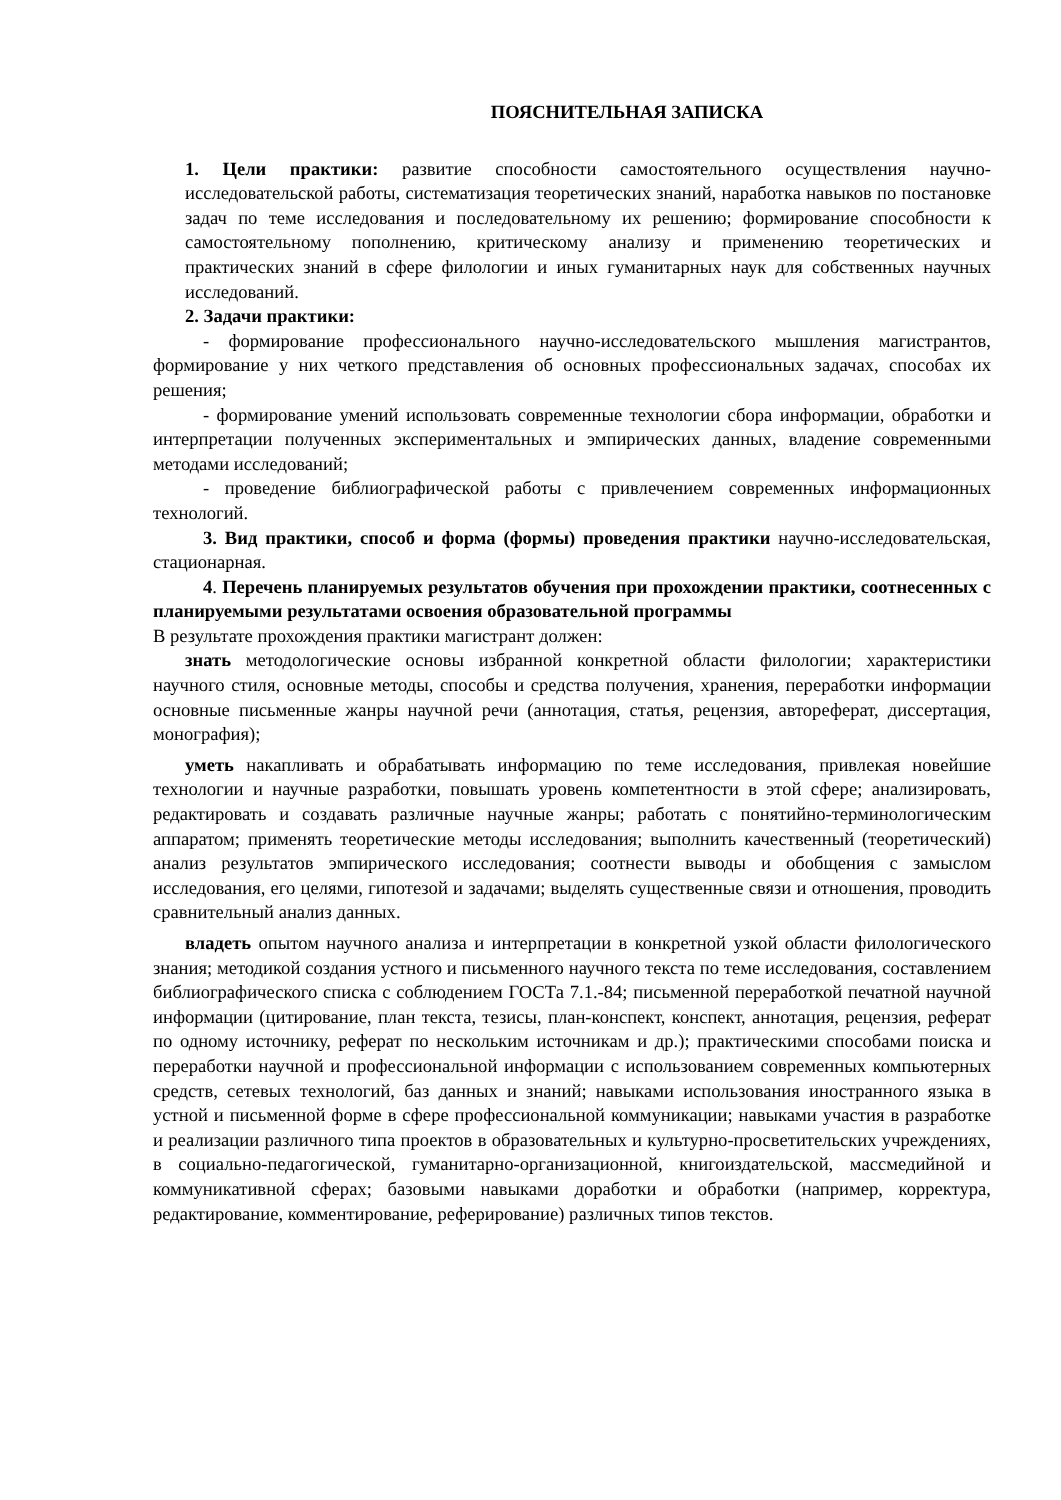ПОЯСНИТЕЛЬНАЯ ЗАПИСКА
1. Цели практики: развитие способности самостоятельного осуществления научно-исследовательской работы, систематизация теоретических знаний, наработка навыков по постановке задач по теме исследования и последовательному их решению; формирование способности к самостоятельному пополнению, критическому анализу и применению теоретических и практических знаний в сфере филологии и иных гуманитарных наук для собственных научных исследований.
2. Задачи практики:
- формирование профессионального научно-исследовательского мышления магистрантов, формирование у них четкого представления об основных профессиональных задачах, способах их решения;
- формирование умений использовать современные технологии сбора информации, обработки и интерпретации полученных экспериментальных и эмпирических данных, владение современными методами исследований;
- проведение библиографической работы с привлечением современных информационных технологий.
3. Вид практики, способ и форма (формы) проведения практики научно-исследовательская, стационарная.
4. Перечень планируемых результатов обучения при прохождении практики, соотнесенных с планируемыми результатами освоения образовательной программы
В результате прохождения практики магистрант должен:
знать методологические основы избранной конкретной области филологии; характеристики научного стиля, основные методы, способы и средства получения, хранения, переработки информации основные письменные жанры научной речи (аннотация, статья, рецензия, автореферат, диссертация, монография);
уметь накапливать и обрабатывать информацию по теме исследования, привлекая новейшие технологии и научные разработки, повышать уровень компетентности в этой сфере; анализировать, редактировать и создавать различные научные жанры; работать с понятийно-терминологическим аппаратом; применять теоретические методы исследования; выполнить качественный (теоретический) анализ результатов эмпирического исследования; соотнести выводы и обобщения с замыслом исследования, его целями, гипотезой и задачами; выделять существенные связи и отношения, проводить сравнительный анализ данных.
владеть опытом научного анализа и интерпретации в конкретной узкой области филологического знания; методикой создания устного и письменного научного текста по теме исследования, составлением библиографического списка с соблюдением ГОСТа 7.1.-84; письменной переработкой печатной научной информации (цитирование, план текста, тезисы, план-конспект, конспект, аннотация, рецензия, реферат по одному источнику, реферат по нескольким источникам и др.); практическими способами поиска и переработки научной и профессиональной информации с использованием современных компьютерных средств, сетевых технологий, баз данных и знаний; навыками использования иностранного языка в устной и письменной форме в сфере профессиональной коммуникации; навыками участия в разработке и реализации различного типа проектов в образовательных и культурно-просветительских учреждениях, в социально-педагогической, гуманитарно-организационной, книгоиздательской, массмедийной и коммуникативной сферах; базовыми навыками доработки и обработки (например, корректура, редактирование, комментирование, реферирование) различных типов текстов.